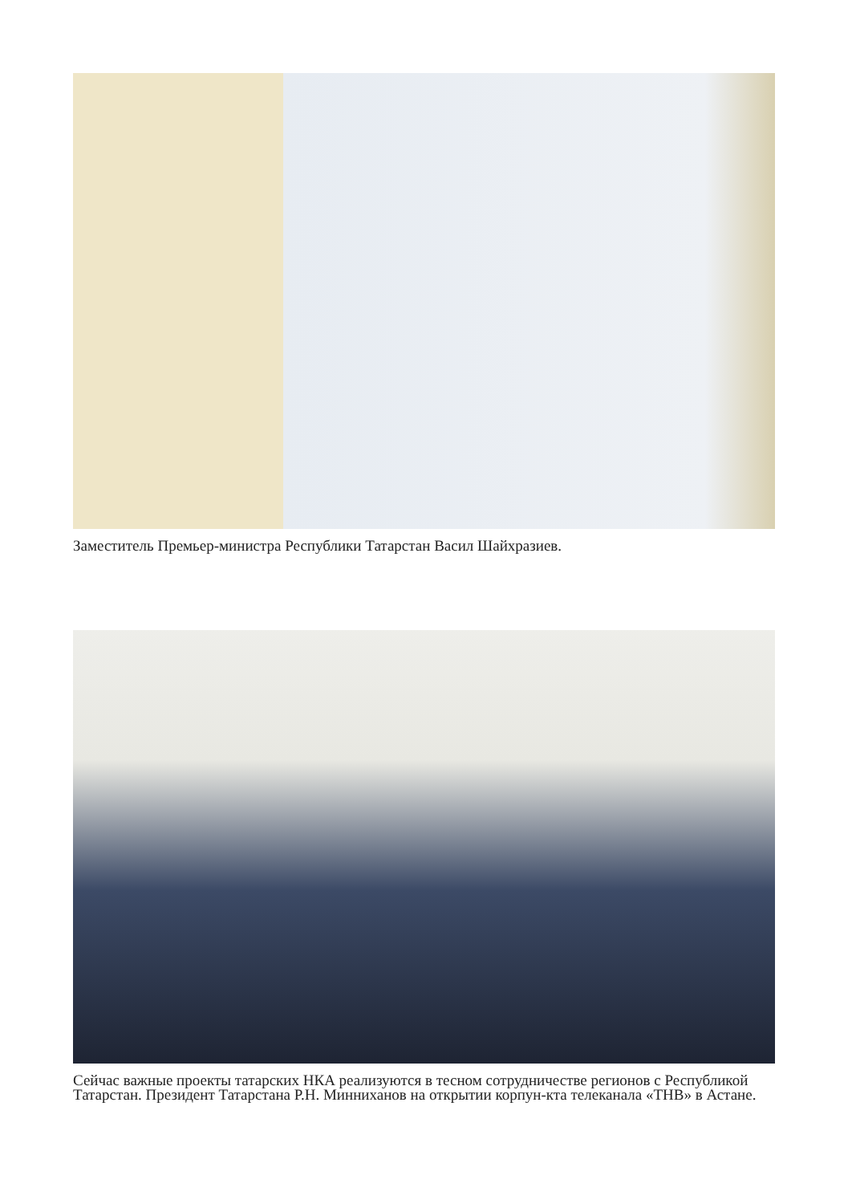Заместитель Премьер-министра Республики Татарстан Васил Шайхразиев.
Сейчас важные проекты татарских НКА реализуются в тесном сотрудничестве регионов с Республикой Татарстан. Президент Татарстана Р.Н. Минниханов на открытии корпун-кта телеканала «ТНВ» в Астане.